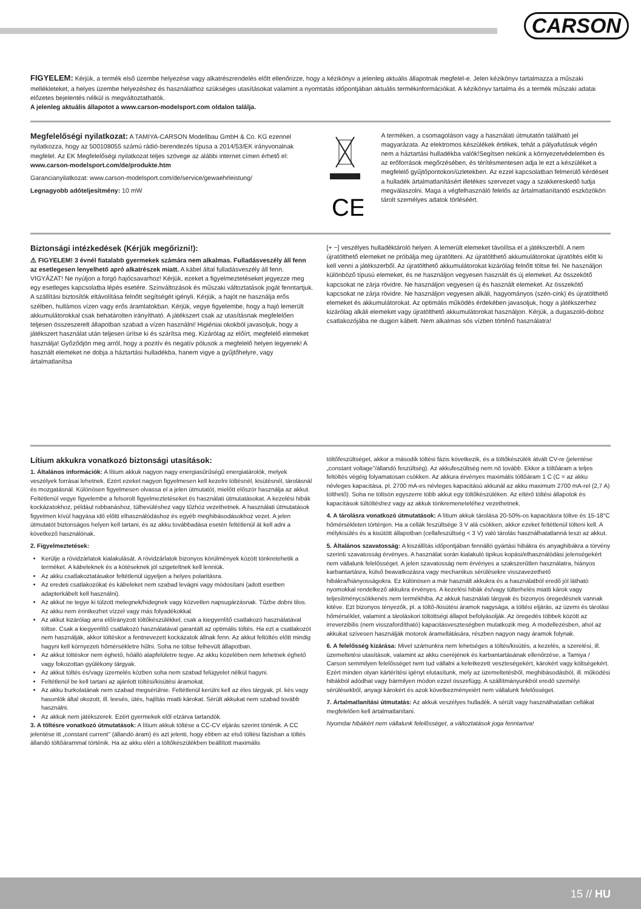CARSON
FIGYELEM: Kérjük, a termék első üzembe helyezése vagy alkatrészrendelés előtt ellenőrizze, hogy a kézikönyv a jelenleg aktuális állapotnak megfelel-e. Jelen kézikönyv tartalmazza a műszaki mellékleteket, a helyes üzembe helyezéshez és használathoz szükséges utasításokat valamint a nyomtatás időpontjában aktuális termékinformációkat. A kézikönyv tartalma és a termék műszaki adatai előzetes bejelentés nélkül is megváltoztathatók.
A jelenleg aktuális állapotot a www.carson-modelsport.com oldalon találja.
Megfelelőségi nyilatkozat: A TAMIYA-CARSON Modellbau GmbH & Co. KG ezennel nyilatkozza, hogy az 500108055 számú rádió-berendezés típusa a 2014/53/EK irányvonalnak megfelel. Az EK Megfelelőségi nyilatkozat teljes szövege az alábbi internet címen érhető el: www.carson-modelsport.com/de/produkte.htm
Garancianyilatkozat: www.carson-modelsport.com/de/service/gewaehrleistung/
Legnagyobb adóteljesítmény: 10 mW
CE
A terméken, a csomagoláson vagy a használati útmutatón található jel magyarázata. Az elektromos készülékek értékek, tehát a pályafutásuk végén nem a háztartási hulladékba valók!Segítsen nekünk a környezetvédelemben és az erőforrások megőrzésében, és térítésmentesen adja le ezt a készüléket a megfelelő gyűjtőpontokon/üzletekben. Az ezzel kapcsolatban felmerülő kérdéseit a hulladék ártalmatlanításért illetékes szervezet vagy a szakkereskedő tudja megválaszolni. Maga a végfelhasználó felelős az ártalmatlanítandó eszközökön tárolt személyes adatok törléséért.
Biztonsági intézkedések (Kérjük megőrizni!):
⚠ FIGYELEM! 3 évnél fiatalabb gyermekek számára nem alkalmas. Fulladásveszély áll fenn az esetlegesen lenyelhető apró alkatrészek miatt. A kábel által fulladásveszély áll fenn. VIGYÁZAT! Ne nyúljon a forgó hajócsavarhoz! Kérjük, ezeket a figyelmeztetéseket jegyezze meg egy esetleges kapcsolatba lépés esetére. Színváltozások és műszaki változtatások jogát fenntartjuk. A szállítási biztosítók eltávolítása felnőtt segítségét igényli. Kérjük, a hajót ne használja erős szélben, hullámos vízen vagy erős áramlatokban. Kérjük, vegye figyelembe, hogy a hajó lemerült akkumulátorokkal csak behatárolten irányítható. A játékszert csak az utasításnak megfelelően teljesen összeszerelt állapotban szabad a vízen használni! Higiéniai okokból javasoljuk, hogy a játékszert használat után teljesen ürítse ki és szárítsa meg. Kizárólag az előírt, megfelelő elemeket használja! Győződjön meg arról, hogy a pozitív és negatív pólusok a megfelelő helyen legyenek! A használt elemeket ne dobja a háztartási hulladékba, hanem vigye a gyűjtőhelyre, vagy ártalmatlanítsa
[+ −] veszélyes hulladéktároló helyen. A lemerült elemeket távolítsa el a játékszerből. A nem újratölthető elemeket ne próbálja meg újratölteni. Az újratölthető akkumulátorokat újratöltés előtt ki kell venni a játékszerből. Az újratölthető akkumulátorokat kizárólag felnőtt töltse fel. Ne használjon különböző típusú elemeket, és ne használjon vegyesen használt és új elemeket. Az összekötő kapcsokat ne zárja rövidre. Ne használjon vegyesen új és használt elemeket. Az összekötő kapcsokat ne zárja rövidre. Ne használjon vegyesen alkáli, hagyományos (szén-cink) és újratölthető elemeket és akkumulátorokat. Az optimális működés érdekében javasoljuk, hogy a játékszerhez kizárólag alkáli elemeket vagy újratölthető akkumulátorokat használjon. Kérjük, a dugaszoló-doboz csatlakozójába ne dugjon kábelt. Nem alkalmas sós vízben történő használatra!
Lítium akkukra vonatkozó biztonsági utasítások:
1. Általános információk: A lítium akkuk nagyon nagy energiasűrűségű energiatárolók, melyek veszélyek forrásai lehetnek. Ezért ezeket nagyon figyelmesen kell kezelni töltésnél, kisütésnél, tárolásnál és mozgatásnál. Különösen figyelmesen olvassa el a jelen útmutatót, mielőtt először használja az akkut. Feltétlenül vegye figyelembe a felsorolt figyelmeztetéseket és használati útmutatásokat. A kezelési hibák kockázatokhoz, például robbanáshoz, túlhevüléshez vagy tűzhöz vezethetnek. A használati útmutatások figyelmen kívül hagyása idő előtti elhasználódáshoz és egyéb meghibásodásokhoz vezet. A jelen útmutatót biztonságos helyen kell tartani, és az akku továbbadása esetén feltétlenül át kell adni a következő használónak.
2. Figyelmeztetések:
Kerülje a rövidzárlatok kialakulását. A rövidzárlatok bizonyos körülmények között tönkretehetik a terméket. A kábeleknek és a kötéseknek jól szigeteltnek kell lenniük.
Az akku csatlakoztatásakor feltétlenül ügyeljen a helyes polaritásra.
Az eredeti csatlakozókat és kábeleket nem szabad levágni vagy módosítani (adott esetben adapterkábelt kell használni).
Az akkut ne tegye ki túlzott melegnek/hidegnek vagy közvetlen napsugárzásnak. Tűzbe dobni tilos. Az akku nem érintkezhet vízzel vagy más folyadékokkal.
Az akkut kizárólag arra előírányzott töltőkészülékkel, csak a kiegyenlítő csatlakozó használatával töltse. Csak a kiegyenlítő csatlakozó használatával garantált az optimális töltés. Ha ezt a csatlakozót nem használják, akkor töltéskor a fentnevezett kockázatok állnak fenn. Az akkut feltöltés előtt mindig hagyni kell környezeti hőmérsékletre hűlni. Soha ne töltse felhevült állapotban.
Az akkut töltéskor nem éghető, hőálló alapfelületre tegye. Az akku közelében nem lehetnek éghető vagy fokozottan gyúlékony tárgyak.
Az akkut töltés és/vagy üzemelés közben soha nem szabad felügyelet nélkül hagyni.
Feltétlenül be kell tartani az ajánlott töltési/kisütési áramokat.
Az akku burkolatának nem szabad megsérülnie. Feltétlenül kerülni kell az éles tárgyak, pl. kés vagy hasonlók által okozott, ill. leesés, ütés, hajlítás miatti károkat. Sérült akkukat nem szabad tovább használni.
Az akkuk nem játékszerek. Ezért gyermekek elől elzárva tartandók.
3. A töltésre vonatkozó útmutatások: A lítium akkuk töltése a CC-CV eljárás szerint történik. A CC jelentése itt „constant current" (állandó áram) és azt jelenti, hogy ebben az első töltési fázisban a töltés állandó töltőárammal történik. Ha az akku eléri a töltőkészülékben beállított maximális
töltőfeszültséget, akkor a második töltési fázis következik, és a töltőkészülék átvált CV-re (jelentése „constant voltage"/állandó feszültség). Az akkufeszültség nem nő tovább. Ekkor a töltőáram a teljes feltöltés végéig folyamatosan csökken. Az akkura érvényes maximális töltőáram 1 C (C = az akku névleges kapacitása, pl. 2700 mA-es névleges kapacitású akkunál az akku maximum 2700 mA-rel (2,7 A) tölthető). Soha ne töltsön egyszerre több akkut egy töltőkészüléken. Az eltérő töltési állapotok és kapacitások túltöltéshez vagy az akkuk tönkremeneteléhez vezethetnek.
4. A tárolásra vonatkozó útmutatások: A lítium akkuk tárolása 20-50%-os kapacitásra töltve és 15-18°C hőmérsékleten történjen. Ha a cellák feszültsége 3 V alá csökken, akkor ezeket feltétlenül tölteni kell. A mélykisülés és a kisütött állapotban (cellafeszültség < 3 V) való tárolás használhatatlanná teszi az akkut.
5. Általános szavatosság: A kiszállítás időpontjában fennálló gyártási hibákra és anyaghibákra a törvény szerinti szavatosság érvényes. A használat során kialakuló tipikus kopási/elhasználódási jelenségekért nem vállalunk felelősséget. A jelen szavatosság nem érvényes a szakszerűtlen használatra, hiányos karbantartásra, külső beavatkozásra vagy mechanikus sérülésekre visszavezethető hibákra/hiányosságokra. Ez különösen a már használt akkukra és a használatból eredő jól látható nyomokkal rendelkező akkukra érvényes. A kezelési hibák és/vagy túlterhelés miatti károk vagy teljesítménycsökkenés nem termékhiba. Az akkuk használati tárgyak és bizonyos öregedésnek vannak kitéve. Ezt bizonyos tényezők, pl. a töltő-/kisütési áramok nagysága, a töltési eljárás, az üzemi és tárolási hőmérséklet, valamint a tároláskori töltöttségi állapot befolyásolják. Az öregedés többek között az irreverzibilis (nem visszafordítható) kapacitásveszteségben mutatkozik meg. A modellezésben, ahol az akkukat szívesen használják motorok áramellátására, részben nagyon nagy áramok folynak.
6. A felelősség kizárása: Mivel számunkra nem lehetséges a töltés/kisütés, a kezelés, a szerelési, ill. üzemeltetési utasítások, valamint az akku cseréjének és karbantartásának ellenőrzése, a Tamiya / Carson semmilyen felelősséget nem tud vállalni a keletkezett veszteségekért, károkért vagy költségekért. Ezért minden olyan kártérítési igényt elutasítunk, mely az üzemeltetésből, meghibásodásból, ill. működési hibákból adódhat vagy bármilyen módon ezzel összefügg. A szállítmányunkból eredő személyi sérülésekből, anyagi károkért és azok következményeiért nem vállalunk felelősséget.
7. Ártalmatlanítási útmutatás: Az akkuk veszélyes hulladék. A sérült vagy használhatatlan cellákat megfelelően kell ártalmatlanítani.
Nyomdai hibákért nem vállalunk felelősséget, a változtatások joga fenntartva!
15 // HU